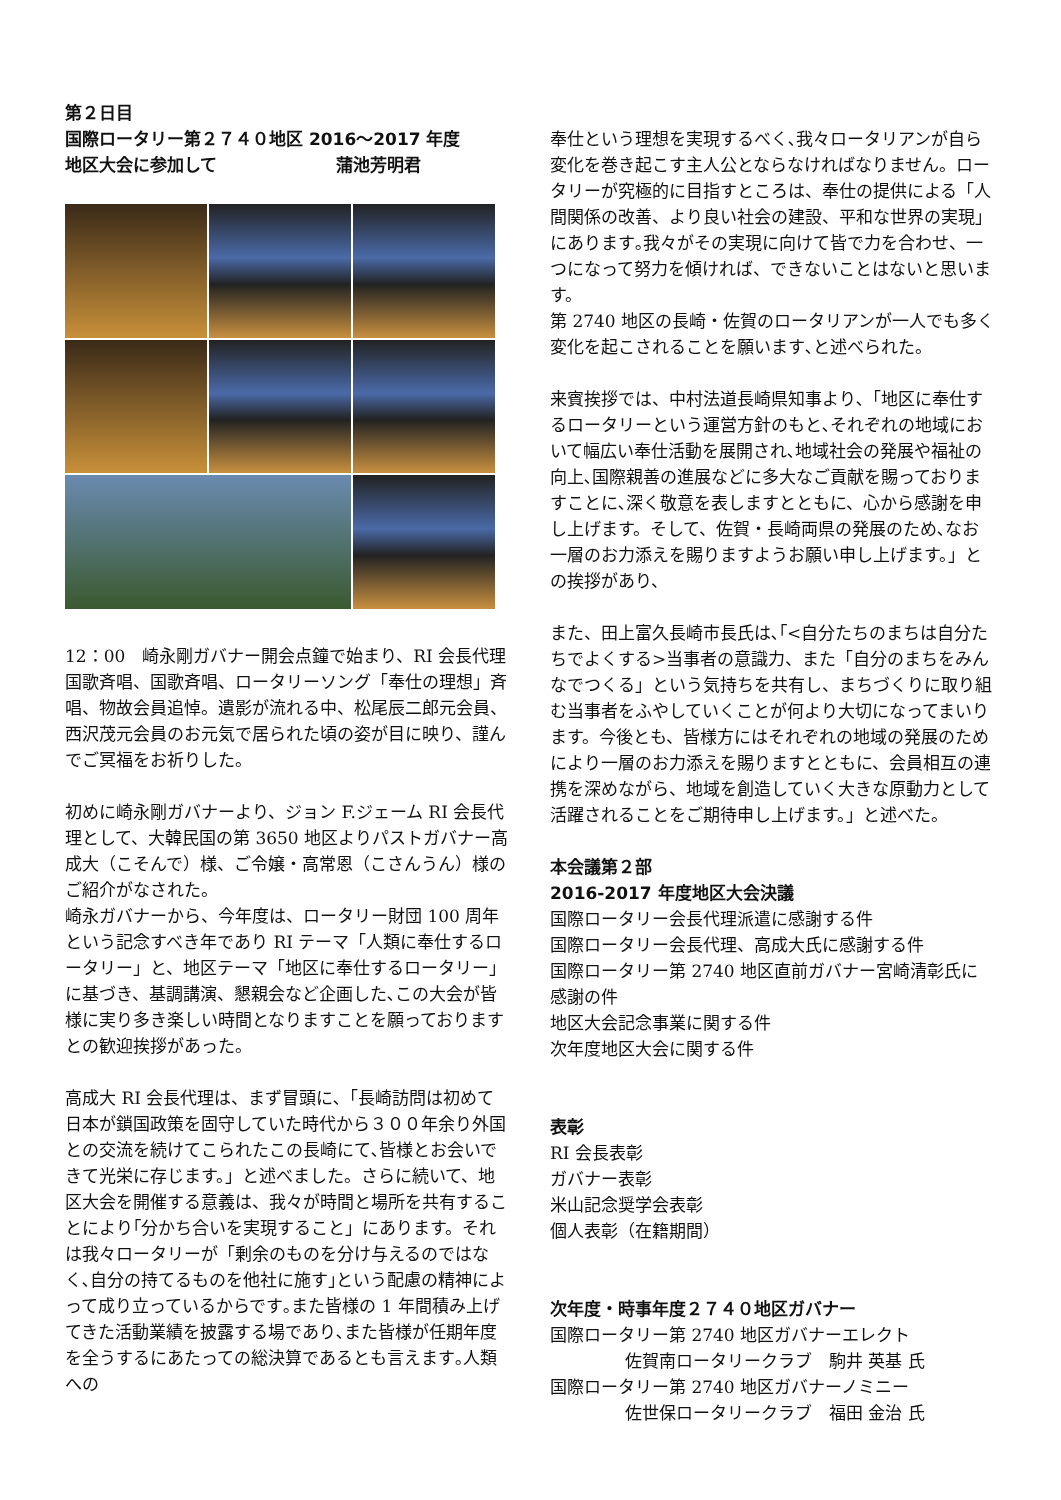第２日目
国際ロータリー第２７４０地区 2016～2017 年度
地区大会に参加して　　　　　　　蒲池芳明君
12：00　崎永剛ガバナー開会点鐘で始まり、RI 会長代理国歌斉唱、国歌斉唱、ロータリーソング「奉仕の理想」斉唱、物故会員追悼。遺影が流れる中、松尾辰二郎元会員、西沢茂元会員のお元気で居られた頃の姿が目に映り、謹んでご冥福をお祈りした。
初めに崎永剛ガバナーより、ジョン F.ジェーム RI 会長代理として、大韓民国の第 3650 地区よりパストガバナー高成大（こそんで）様、ご令嬢・高常恩（こさんうん）様のご紹介がなされた。
崎永ガバナーから、今年度は、ロータリー財団 100 周年という記念すべき年であり RI テーマ「人類に奉仕するロータリー」と、地区テーマ「地区に奉仕するロータリー」に基づき、基調講演、懇親会など企画した､この大会が皆様に実り多き楽しい時間となりますことを願っておりますとの歓迎挨拶があった。
高成大 RI 会長代理は、まず冒頭に､「長崎訪問は初めて日本が鎖国政策を固守していた時代から３００年余り外国との交流を続けてこられたこの長崎にて､皆様とお会いできて光栄に存じます。」と述べました。さらに続いて、地区大会を開催する意義は、我々が時間と場所を共有することにより｢分かち合いを実現すること」にあります。それは我々ロータリーが「剰余のものを分け与えるのではなく､自分の持てるものを他社に施す｣という配慮の精神によって成り立っているからです｡また皆様の 1 年間積み上げてきた活動業績を披露する場であり､また皆様が任期年度を全うするにあたっての総決算であるとも言えます｡人類への
奉仕という理想を実現するべく､我々ロータリアンが自ら変化を巻き起こす主人公とならなければなりません。ロータリーが究極的に目指すところは、奉仕の提供による「人間関係の改善、より良い社会の建設、平和な世界の実現」にあります｡我々がその実現に向けて皆で力を合わせ、一つになって努力を傾ければ、できないことはないと思います。
第 2740 地区の長崎・佐賀のロータリアンが一人でも多く変化を起こされることを願います､と述べられた。
来賓挨拶では、中村法道長崎県知事より､「地区に奉仕するロータリーという運営方針のもと､それぞれの地域において幅広い奉仕活動を展開され､地域社会の発展や福祉の向上､国際親善の進展などに多大なご貢献を賜っておりますことに､深く敬意を表しますとともに、心から感謝を申し上げます。そして、佐賀・長崎両県の発展のため､なお一層のお力添えを賜りますようお願い申し上げます。」との挨拶があり、
また、田上富久長崎市長氏は､｢<自分たちのまちは自分たちでよくする>当事者の意識力、また「自分のまちをみんなでつくる」という気持ちを共有し、まちづくりに取り組む当事者をふやしていくことが何より大切になってまいります。今後とも、皆様方にはそれぞれの地域の発展のためにより一層のお力添えを賜りますとともに、会員相互の連携を深めながら、地域を創造していく大きな原動力として活躍されることをご期待申し上げます。」と述べた。
本会議第２部
2016-2017 年度地区大会決議
国際ロータリー会長代理派遣に感謝する件
国際ロータリー会長代理、高成大氏に感謝する件
国際ロータリー第 2740 地区直前ガバナー宮崎清彰氏に感謝の件
地区大会記念事業に関する件
次年度地区大会に関する件
表彰
RI 会長表彰
ガバナー表彰
米山記念奨学会表彰
個人表彰（在籍期間）
次年度・時事年度２７４０地区ガバナー
国際ロータリー第 2740 地区ガバナーエレクト
佐賀南ロータリークラブ　駒井 英基 氏
国際ロータリー第 2740 地区ガバナーノミニー
佐世保ロータリークラブ　福田 金治 氏